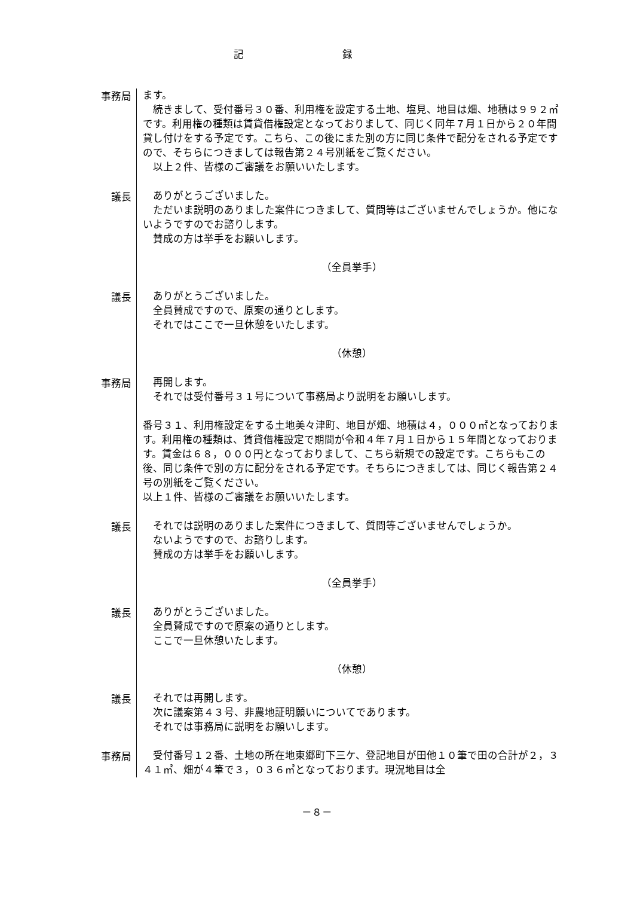記 録
事務局
ます。
続きまして、受付番号３０番、利用権を設定する土地、塩見、地目は畑、地積は９９２㎡です。利用権の種類は賃貸借権設定となっておりまして、同じく同年７月１日から２０年間貸し付けをする予定です。こちら、この後にまた別の方に同じ条件で配分をされる予定ですので、そちらにつきましては報告第２４号別紙をご覧ください。
以上２件、皆様のご審議をお願いいたします。
議長
ありがとうございました。
ただいま説明のありました案件につきまして、質問等はございませんでしょうか。他にないようですのでお諮りします。
賛成の方は挙手をお願いします。
（全員挙手）
議長
ありがとうございました。
全員賛成ですので、原案の通りとします。
それではここで一旦休憩をいたします。
（休憩）
事務局
再開します。
それでは受付番号３１号について事務局より説明をお願いします。
番号３１、利用権設定をする土地美々津町、地目が畑、地積は４，０００㎡となっております。利用権の種類は、賃貸借権設定で期間が令和４年７月１日から１５年間となっております。賃金は６８，０００円となっておりまして、こちら新規での設定です。こちらもこの後、同じ条件で別の方に配分をされる予定です。そちらにつきましては、同じく報告第２４号の別紙をご覧ください。
以上１件、皆様のご審議をお願いいたします。
議長
それでは説明のありました案件につきまして、質問等ございませんでしょうか。
ないようですので、お諮りします。
賛成の方は挙手をお願いします。
（全員挙手）
議長
ありがとうございました。
全員賛成ですので原案の通りとします。
ここで一旦休憩いたします。
（休憩）
議長
それでは再開します。
次に議案第４３号、非農地証明願いについてであります。
それでは事務局に説明をお願いします。
事務局
受付番号１２番、土地の所在地東郷町下三ケ、登記地目が田他１０筆で田の合計が２，３４１㎡、畑が４筆で３，０３６㎡となっております。現況地目は全
－８－